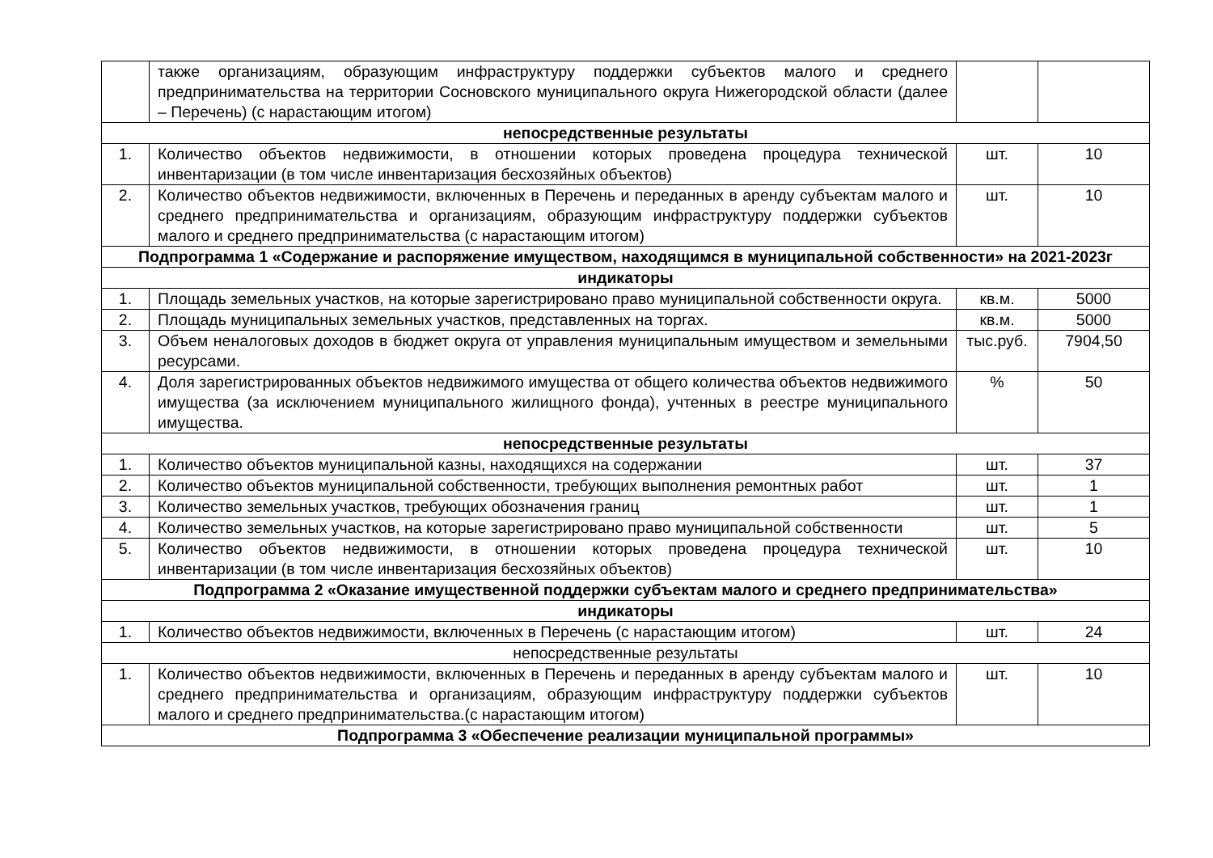| | также организациям, образующим инфраструктуру поддержки субъектов малого и среднего предпринимательства на территории Сосновского муниципального округа Нижегородской области (далее – Перечень) (с нарастающим итогом) | | |
| непосредственные результаты | | | |
| 1. | Количество объектов недвижимости, в отношении которых проведена процедура технической инвентаризации (в том числе инвентаризация бесхозяйных объектов) | шт. | 10 |
| 2. | Количество объектов недвижимости, включенных в Перечень и переданных в аренду субъектам малого и среднего предпринимательства и организациям, образующим инфраструктуру поддержки субъектов малого и среднего предпринимательства (с нарастающим итогом) | шт. | 10 |
| Подпрограмма 1 «Содержание и распоряжение имуществом, находящимся в муниципальной собственности» на 2021-2023г | | | |
| индикаторы | | | |
| 1. | Площадь земельных участков, на которые зарегистрировано право муниципальной собственности округа. | кв.м. | 5000 |
| 2. | Площадь муниципальных земельных участков, представленных на торгах. | кв.м. | 5000 |
| 3. | Объем неналоговых доходов в бюджет округа от управления муниципальным имуществом и земельными ресурсами. | тыс.руб. | 7904,50 |
| 4. | Доля зарегистрированных объектов недвижимого имущества от общего количества объектов недвижимого имущества (за исключением муниципального жилищного фонда), учтенных в реестре муниципального имущества. | % | 50 |
| непосредственные результаты | | | |
| 1. | Количество объектов муниципальной казны, находящихся на содержании | шт. | 37 |
| 2. | Количество объектов муниципальной собственности, требующих выполнения ремонтных работ | шт. | 1 |
| 3. | Количество земельных участков, требующих обозначения границ | шт. | 1 |
| 4. | Количество земельных участков, на которые зарегистрировано право муниципальной собственности | шт. | 5 |
| 5. | Количество объектов недвижимости, в отношении которых проведена процедура технической инвентаризации (в том числе инвентаризация бесхозяйных объектов) | шт. | 10 |
| Подпрограмма 2 «Оказание имущественной поддержки субъектам малого и среднего предпринимательства» | | | |
| индикаторы | | | |
| 1. | Количество объектов недвижимости, включенных в Перечень (с нарастающим итогом) | шт. | 24 |
| непосредственные результаты | | | |
| 1. | Количество объектов недвижимости, включенных в Перечень и переданных в аренду субъектам малого и среднего предпринимательства и организациям, образующим инфраструктуру поддержки субъектов малого и среднего предпринимательства.(с нарастающим итогом) | шт. | 10 |
| Подпрограмма 3 «Обеспечение реализации муниципальной программы» | | | |